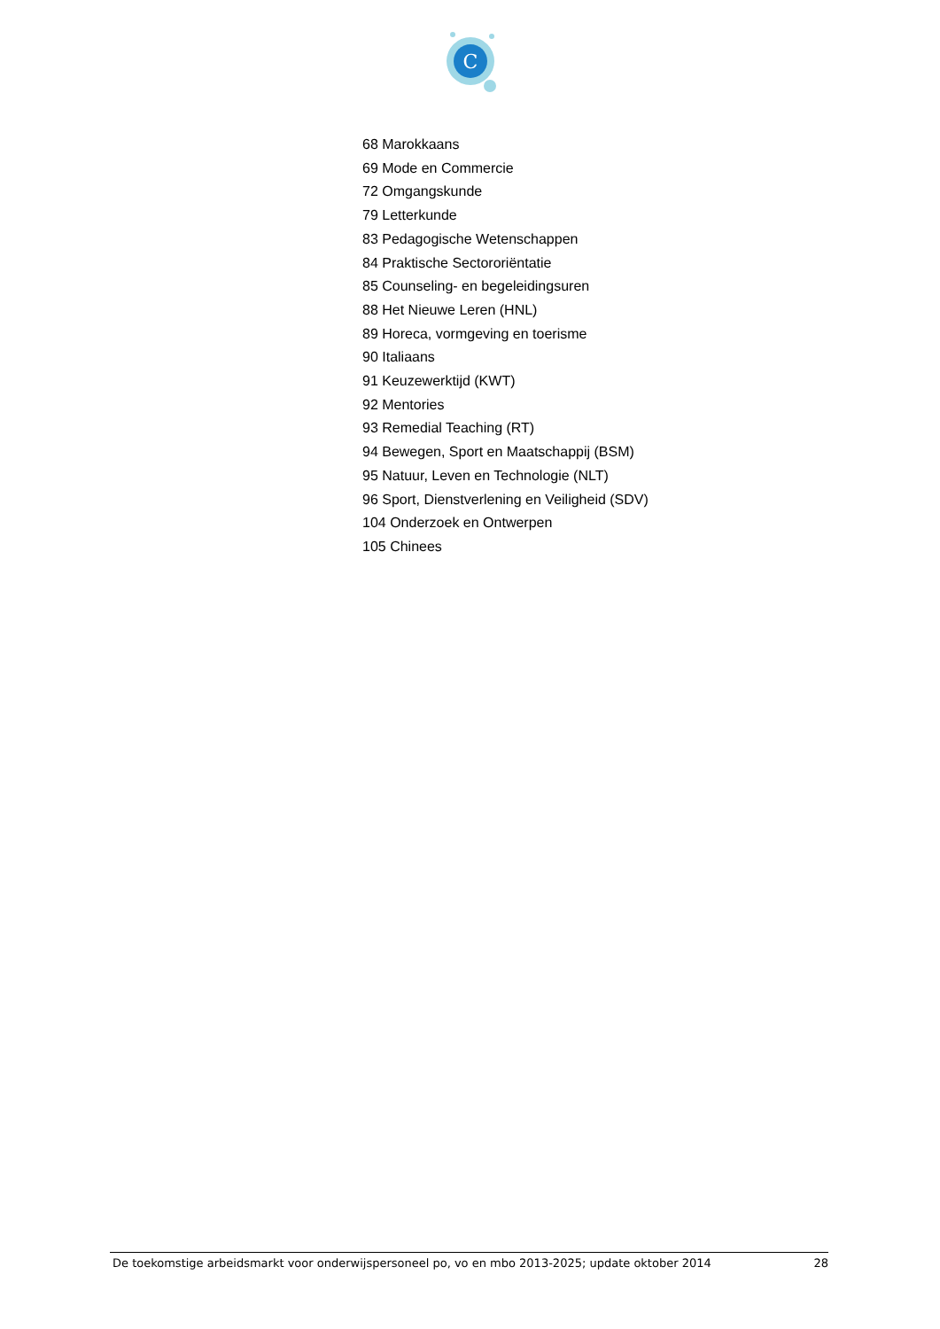C
68 Marokkaans
69 Mode en Commercie
72 Omgangskunde
79 Letterkunde
83 Pedagogische Wetenschappen
84 Praktische Sectororiëntatie
85 Counseling- en begeleidingsuren
88 Het Nieuwe Leren (HNL)
89 Horeca, vormgeving en toerisme
90 Italiaans
91 Keuzewerktijd (KWT)
92 Mentories
93 Remedial Teaching (RT)
94 Bewegen, Sport en Maatschappij (BSM)
95 Natuur, Leven en Technologie (NLT)
96 Sport, Dienstverlening en Veiligheid (SDV)
104 Onderzoek en Ontwerpen
105 Chinees
De toekomstige arbeidsmarkt voor onderwijspersoneel po, vo en mbo 2013-2025; update oktober 2014 28